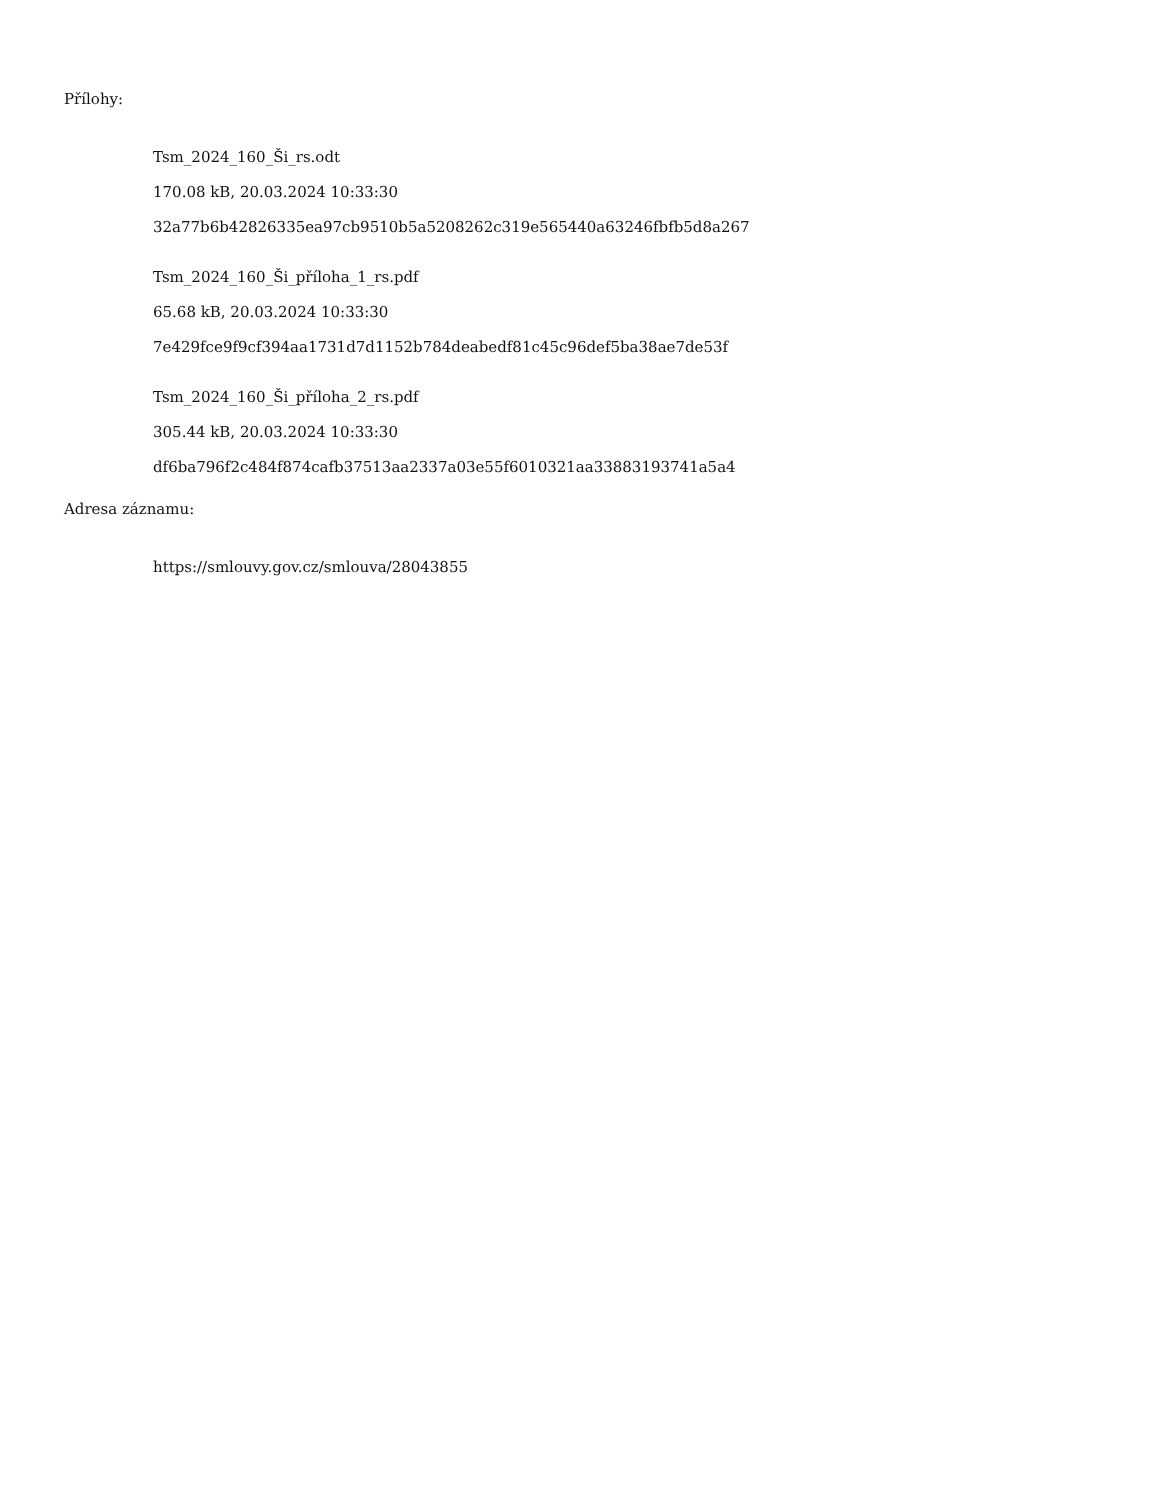Přílohy:
Tsm_2024_160_Ši_rs.odt
170.08 kB, 20.03.2024 10:33:30
32a77b6b42826335ea97cb9510b5a5208262c319e565440a63246fbfb5d8a267
Tsm_2024_160_Ši_příloha_1_rs.pdf
65.68 kB, 20.03.2024 10:33:30
7e429fce9f9cf394aa1731d7d1152b784deabedf81c45c96def5ba38ae7de53f
Tsm_2024_160_Ši_příloha_2_rs.pdf
305.44 kB, 20.03.2024 10:33:30
df6ba796f2c484f874cafb37513aa2337a03e55f6010321aa33883193741a5a4
Adresa záznamu:
https://smlouvy.gov.cz/smlouva/28043855